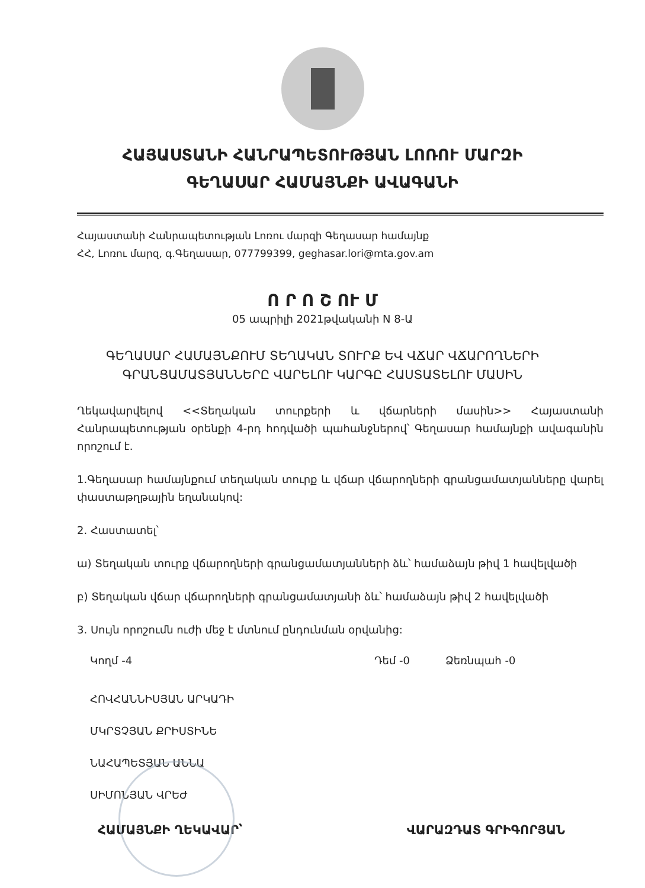ՀԱՅԱՍՏԱՆԻ ՀԱՆՐԱՊԵՏՈՒԹՅԱՆ ԼՈՌՈՒ ՄԱՐԶԻ
ԳԵՂԱՍԱՐ ՀԱՄԱՅՆՔԻ ԱՎԱԳԱՆԻ
Հայաստանի Հանրապետության Լոռու մարզի Գեղասար համայնք
ՀՀ, Լոռու մարզ, գ.Գեղասար, 077799399, geghasar.lori@mta.gov.am
Ո Ր Ո Շ ՈՒ Մ
05 ապրիլի 2021թվականի N 8-Ա
ԳԵՂԱՍԱՐ ՀԱՄԱՅՆՔՈՒՄ ՏԵՂԱԿԱՆ ՏՈՒՐՔ ԵՎ ՎՃԱՐ ՎՃԱՐՈՂՆԵՐԻ
ԳՐԱՆՑԱՄԱՏՅԱՆՆԵՐԸ ՎԱՐԵԼՈՒ ԿԱՐԳԸ ՀԱՍՏԱՏԵԼՈՒ ՄԱՍԻՆ
Ղեկավարվելով <<Տեղական տուրքերի և վճարների մասին>> Հայաստանի Հանրապետության օրենքի 4-րդ հոդվածի պահանջներով՝ Գեղասար համայնքի ավագանին որոշում է.
1.Գեղասար համայնքում տեղական տուրք և վճար վճարողների գրանցամատյանները վարել փաստաթղթային եղանակով:
2. Հաստատել՝
ա) Տեղական տուրք վճարողների գրանցամատյանների ձև՝ համաձայն թիվ 1 հավելվածի
բ) Տեղական վճար վճարողների գրանցամատյանի ձև՝ համաձայն թիվ 2 հավելվածի
3. Սույն որոշումն ուժի մեջ է մտնում ընդունման օրվանից:
Կողմ -4 Դեմ -0 Ձեռնպահ -0
ՀՈՎՀԱՆՆԻՍՅԱՆ ԱՐԿԱԴԻ
ՄԿՐՏՉՅԱՆ ՔՐԻՍՏԻՆԵ
ՆԱՀԱՊԵՏՅԱՆ ԱՆՆԱ
ՍԻՄՈՆՅԱՆ ՎՐԵԺ
ՀԱՄԱՅՆՔԻ ՂԵԿԱՎԱՐ՝ ՎԱՐԱԶԴԱՏ ԳՐԻԳՈՐՅԱՆ